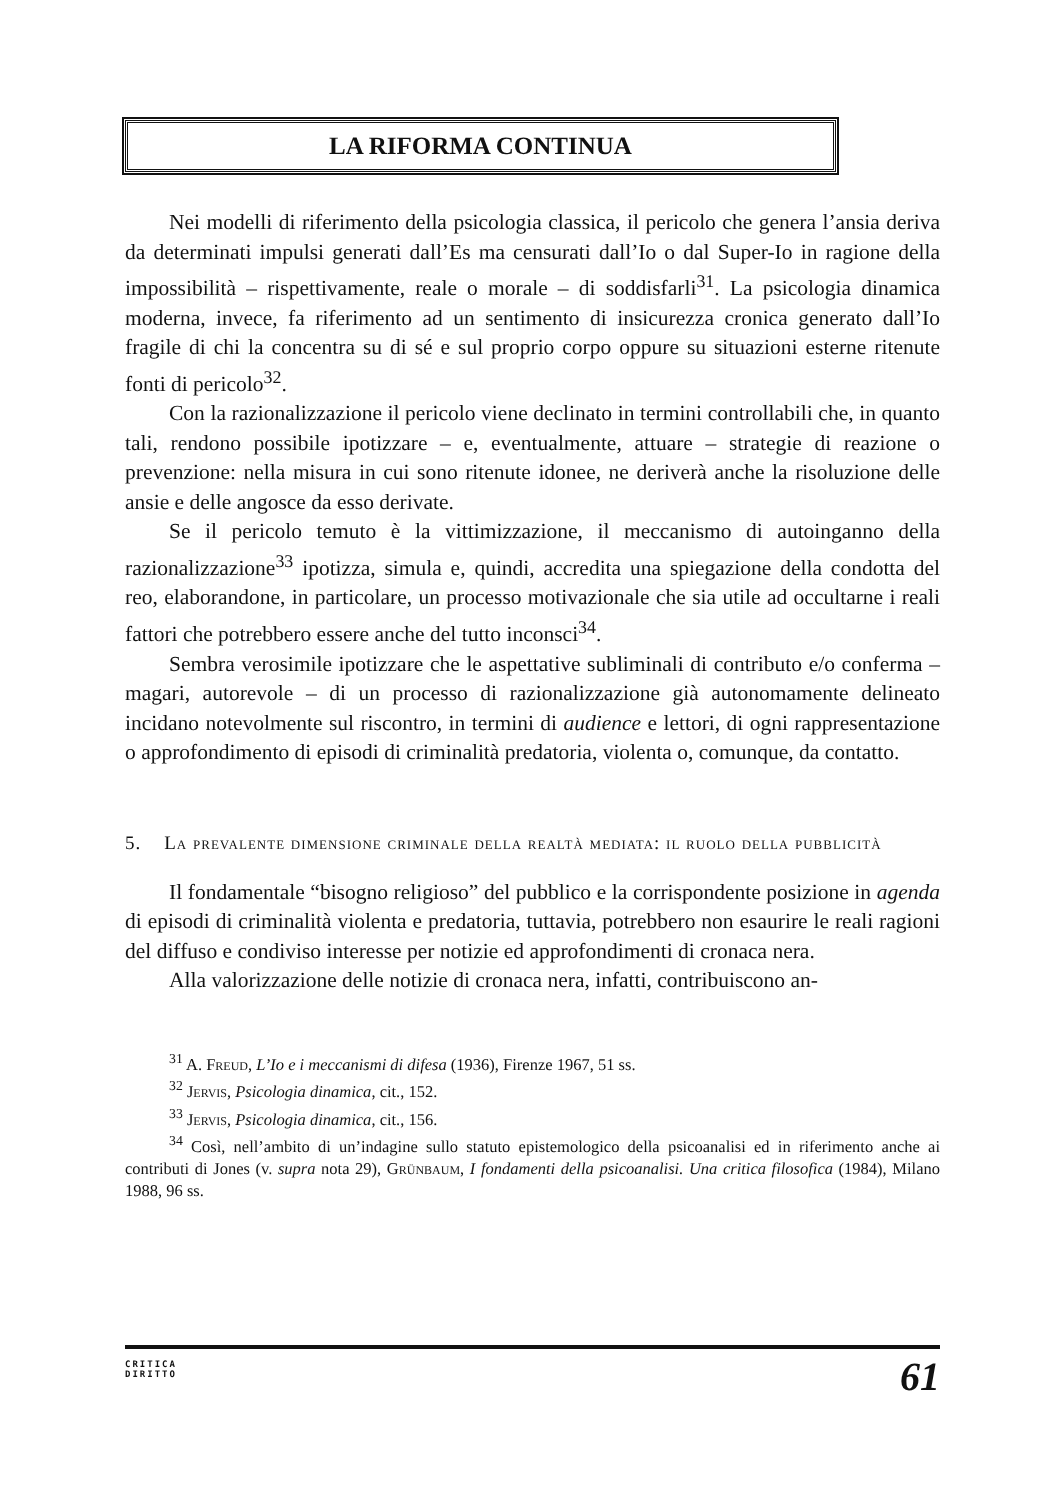LA RIFORMA CONTINUA
Nei modelli di riferimento della psicologia classica, il pericolo che genera l’ansia deriva da determinati impulsi generati dall’Es ma censurati dall’Io o dal Super-Io in ragione della impossibilità – rispettivamente, reale o morale – di soddisfarli<sup>31</sup>. La psicologia dinamica moderna, invece, fa riferimento ad un sentimento di insicurezza cronica generato dall’Io fragile di chi la concentra su di sé e sul proprio corpo oppure su situazioni esterne ritenute fonti di pericolo<sup>32</sup>.
Con la razionalizzazione il pericolo viene declinato in termini controllabili che, in quanto tali, rendono possibile ipotizzare – e, eventualmente, attuare – strategie di reazione o prevenzione: nella misura in cui sono ritenute idonee, ne deriverà anche la risoluzione delle ansie e delle angosce da esso derivate.
Se il pericolo temuto è la vittimizzazione, il meccanismo di autoinganno della razionalizzazione<sup>33</sup> ipotizza, simula e, quindi, accredita una spiegazione della condotta del reo, elaborandone, in particolare, un processo motivazionale che sia utile ad occultarne i reali fattori che potrebbero essere anche del tutto inconsci<sup>34</sup>.
Sembra verosimile ipotizzare che le aspettative subliminali di contributo e/o conferma – magari, autorevole – di un processo di razionalizzazione già autonomamente delineato incidano notevolmente sul riscontro, in termini di audience e lettori, di ogni rappresentazione o approfondimento di episodi di criminalità predatoria, violenta o, comunque, da contatto.
5. La prevalente dimensione criminale della realtà mediata: il ruolo della pubblicità
Il fondamentale “bisogno religioso” del pubblico e la corrispondente posizione in agenda di episodi di criminalità violenta e predatoria, tuttavia, potrebbero non esaurire le reali ragioni del diffuso e condiviso interesse per notizie ed approfondimenti di cronaca nera.
Alla valorizzazione delle notizie di cronaca nera, infatti, contribuiscono an-
<sup>31</sup> A. Freud, L’Io e i meccanismi di difesa (1936), Firenze 1967, 51 ss.
<sup>32</sup> Jervis, Psicologia dinamica, cit., 152.
<sup>33</sup> Jervis, Psicologia dinamica, cit., 156.
<sup>34</sup> Così, nell’ambito di un’indagine sullo statuto epistemologico della psicoanalisi ed in riferimento anche ai contributi di Jones (v. supra nota 29), Grünbaum, I fondamenti della psicoanalisi. Una critica filosofica (1984), Milano 1988, 96 ss.
CRITICA
DIRITTO
61